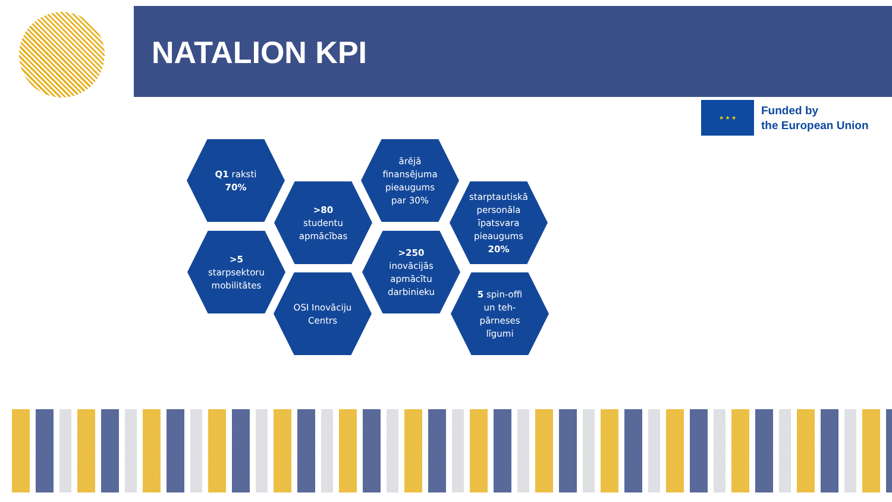NATALION KPI
★ ★ ★
Funded by
the European Union
Q1 raksti
70%
>80
studentu
apmācības
ārējā
finansējuma
pieaugums
par 30%
starptautiskā
personāla
īpatsvara
pieaugums
20%
>5
starpsektoru
mobilitātes
OSI Inovāciju
Centrs
>250
inovācijās
apmācītu
darbinieku
5 spin-offi
un teh-
pārneses
līgumi